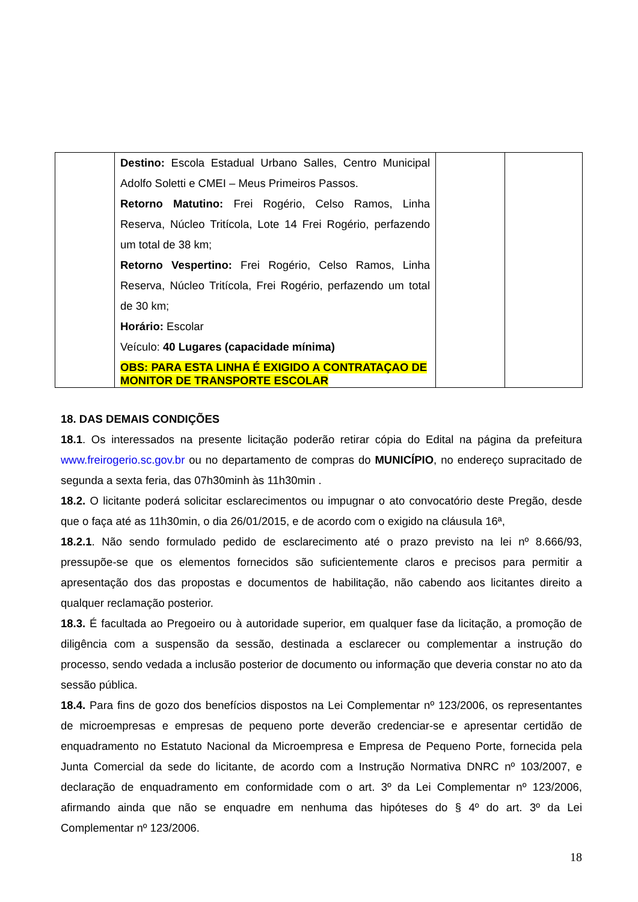| | Destino: Escola Estadual Urbano Salles, Centro Municipal Adolfo Soletti e CMEI – Meus Primeiros Passos. Retorno Matutino: Frei Rogério, Celso Ramos, Linha Reserva, Núcleo Tritícola, Lote 14 Frei Rogério, perfazendo um total de 38 km; Retorno Vespertino: Frei Rogério, Celso Ramos, Linha Reserva, Núcleo Tritícola, Frei Rogério, perfazendo um total de 30 km; Horário: Escolar Veículo: 40 Lugares (capacidade mínima) OBS: PARA ESTA LINHA É EXIGIDO A CONTRATAÇAO DE MONITOR DE TRANSPORTE ESCOLAR | | |
18. DAS DEMAIS CONDIÇÕES
18.1. Os interessados na presente licitação poderão retirar cópia do Edital na página da prefeitura www.freirogerio.sc.gov.br ou no departamento de compras do MUNICÍPIO, no endereço supracitado de segunda a sexta feria, das 07h30minh às 11h30min .
18.2. O licitante poderá solicitar esclarecimentos ou impugnar o ato convocatório deste Pregão, desde que o faça até as 11h30min, o dia 26/01/2015, e de acordo com o exigido na cláusula 16ª,
18.2.1. Não sendo formulado pedido de esclarecimento até o prazo previsto na lei nº 8.666/93, pressupõe-se que os elementos fornecidos são suficientemente claros e precisos para permitir a apresentação dos das propostas e documentos de habilitação, não cabendo aos licitantes direito a qualquer reclamação posterior.
18.3. É facultada ao Pregoeiro ou à autoridade superior, em qualquer fase da licitação, a promoção de diligência com a suspensão da sessão, destinada a esclarecer ou complementar a instrução do processo, sendo vedada a inclusão posterior de documento ou informação que deveria constar no ato da sessão pública.
18.4. Para fins de gozo dos benefícios dispostos na Lei Complementar nº 123/2006, os representantes de microempresas e empresas de pequeno porte deverão credenciar-se e apresentar certidão de enquadramento no Estatuto Nacional da Microempresa e Empresa de Pequeno Porte, fornecida pela Junta Comercial da sede do licitante, de acordo com a Instrução Normativa DNRC nº 103/2007, e declaração de enquadramento em conformidade com o art. 3º da Lei Complementar nº 123/2006, afirmando ainda que não se enquadre em nenhuma das hipóteses do § 4º do art. 3º da Lei Complementar nº 123/2006.
18